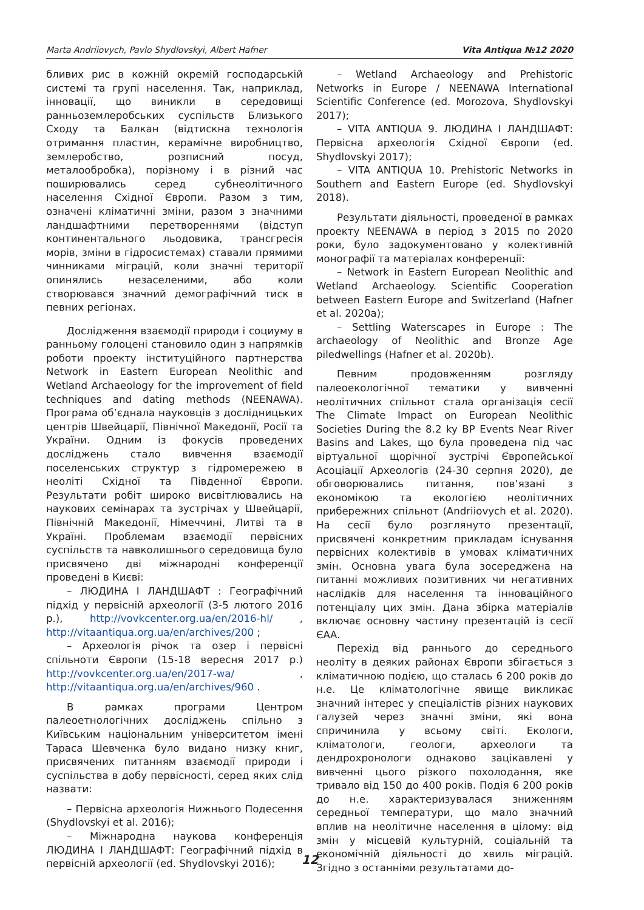Marta Andriiovych, Pavlo Shydlovskyi, Albert Hafner Vita Antiqua №12 2020
бливих рис в кожній окремій господарській системі та групі населення. Так, наприклад, інновації, що виникли в середовищі ранньоземлеробських суспільств Близького Сходу та Балкан (відтискна технологія отримання пластин, керамічне виробництво, землеробство, розписний посуд, металообробка), порізному і в різний час поширювались серед субнеолітичного населення Східної Європи. Разом з тим, означені кліматичні зміни, разом з значними ландшафтними перетвореннями (відступ континентального льодовика, трансгресія морів, зміни в гідросистемах) ставали прямими чинниками міграцій, коли значні території опинялись незаселеними, або коли створювався значний демографічний тиск в певних регіонах.
Дослідження взаємодії природи і социуму в ранньому голоцені становило один з напрямків роботи проекту інституційного партнерства Network in Eastern European Neolithic and Wetland Archaeology for the improvement of field techniques and dating methods (NEENAWA). Програма об’єднала науковців з дослідницьких центрів Швейцарії, Північної Македонії, Росії та України. Одним із фокусів проведених досліджень стало вивчення взаємодії поселенських структур з гідромережею в неоліті Східної та Південної Європи. Результати робіт широко висвітлювались на наукових семінарах та зустрічах у Швейцарії, Північній Македонії, Німеччині, Литві та в Україні. Проблемам взаємодії первісних суспільств та навколишнього середовища було присвячено дві міжнародні конференції проведені в Києві:
– ЛЮДИНА І ЛАНДШАФТ : Географічний підхід у первісній археології (3-5 лютого 2016 р.), http://vovkcenter.org.ua/en/2016-hl/ , http://vitaantiqua.org.ua/en/archives/200 ;
– Археологія річок та озер і первісні спільноти Європи (15-18 вересня 2017 р.) http://vovkcenter.org.ua/en/2017-wa/ , http://vitaantiqua.org.ua/en/archives/960 .
В рамках програми Центром палеоетнологічних досліджень спільно з Київським національним університетом імені Тараса Шевченка було видано низку книг, присвячених питанням взаємодії природи і суспільства в добу первісності, серед яких слід назвати:
– Первісна археологія Нижнього Подесення (Shydlovskyi et al. 2016);
– Міжнародна наукова конференція ЛЮДИНА І ЛАНДШАФТ: Географічний підхід в первісній археології (ed. Shydlovskyi 2016);
– Wetland Archaeology and Prehistoric Networks in Europe / NEENAWA International Scientific Conference (ed. Morozova, Shydlovskyi 2017);
– VITA ANTIQUA 9. ЛЮДИНА І ЛАНДШАФТ: Первісна археологія Східної Європи (ed. Shydlovskyi 2017);
– VITA ANTIQUA 10. Prehistoric Networks in Southern and Eastern Europe (ed. Shydlovskyi 2018).
Результати діяльності, проведеної в рамках проекту NEENAWA в період з 2015 по 2020 роки, було задокументовано у колективній монографії та матеріалах конференції:
– Network in Eastern European Neolithic and Wetland Archaeology. Scientific Cooperation between Eastern Europe and Switzerland (Hafner et al. 2020a);
– Settling Waterscapes in Europe : The archaeology of Neolithic and Bronze Age piledwellings (Hafner et al. 2020b).
Певним продовженням розгляду палеоекологічної тематики у вивченні неолітичних спільнот стала організація сесії The Climate Impact on European Neolithic Societies During the 8.2 ky BP Events Near River Basins and Lakes, що була проведена під час віртуальної щорічної зустрічі Європейської Асоціації Археологів (24-30 серпня 2020), де обговорювались питання, пов’язані з економікою та екологією неолітичних прибережних спільнот (Andriiovych et al. 2020). На сесії було розглянуто презентації, присвячені конкретним прикладам існування первісних колективів в умовах кліматичних змін. Основна увага була зосереджена на питанні можливих позитивних чи негативних наслідків для населення та інноваційного потенціалу цих змін. Дана збірка матеріалів включає основну частину презентацій із сесії ЄАА.
Перехід від раннього до середнього неоліту в деяких районах Європи збігається з кліматичною подією, що сталась 6 200 років до н.е. Це кліматологічне явище викликає значний інтерес у спеціалістів різних наукових галузей через значні зміни, які вона спричинила у всьому світі. Екологи, кліматологи, геологи, археологи та дендрохронологи однаково зацікавлені у вивченні цього різкого похолодання, яке тривало від 150 до 400 років. Подія 6 200 років до н.е. характеризувалася зниженням середньої температури, що мало значний вплив на неолітичне населення в цілому: від змін у місцевій культурній, соціальній та економічній діяльності до хвиль міграцій. Згідно з останніми результатами до-
12